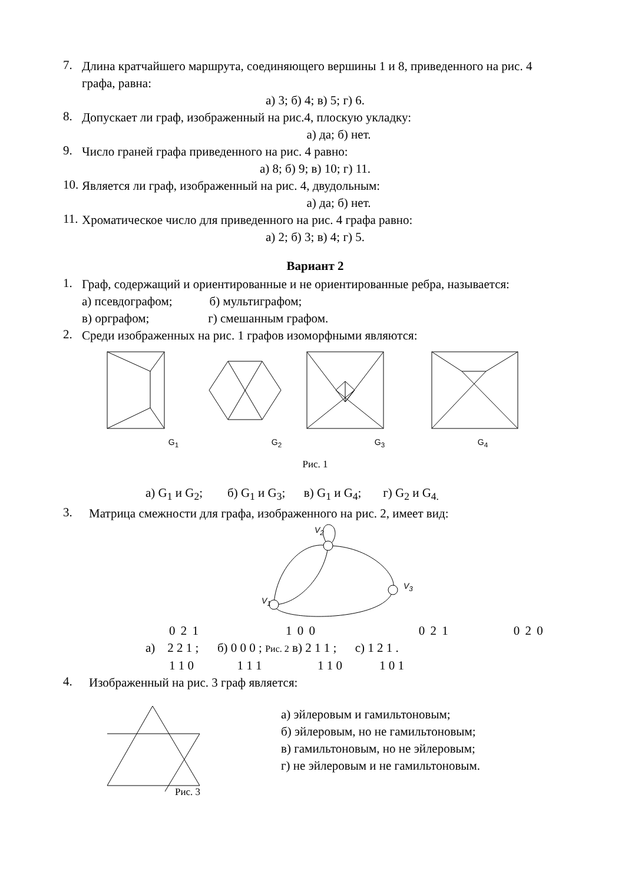7.
Длина кратчайшего маршрута, соединяющего вершины 1 и 8, приведенного на рис. 4 графа, равна:
а) 3; б) 4; в) 5; г) 6.
8.
Допускает ли граф, изображенный на рис.4, плоскую укладку:
а) да; б) нет.
9.
Число граней графа приведенного на рис. 4 равно:
а) 8; б) 9; в) 10; г) 11.
10.
Является ли граф, изображенный на рис. 4, двудольным:
а) да; б) нет.
11.
Хроматическое число для приведенного на рис. 4 графа равно:
а) 2; б) 3; в) 4; г) 5.
Вариант 2
1.
Граф, содержащий и ориентированные и не ориентированные ребра, называется:
а) псевдографом; б) мультиграфом;
в) орграфом; г) смешанным графом.
2.
Среди изображенных на рис. 1 графов изоморфными являются:
G<sub>1</sub> G<sub>2</sub> G<sub>3</sub> G<sub>4</sub>
Рис. 1
а) G<sub>1</sub> и G<sub>2</sub>; б) G<sub>1</sub> и G<sub>3</sub>; в) G<sub>1</sub> и G<sub>4</sub>; г) G<sub>2</sub> и G<sub>4.</sub>
3.
Матрица смежности для графа, изображенного на рис. 2, имеет вид:
V<sub>2</sub>
V<sub>3</sub>
V<sub>1</sub>
0 2 1 1 0 0 0 2 1 0 2 0
а) 2 2 1 ; б) 0 0 0 ; Рис. 2 в) 2 1 1 ; с) 1 2 1 .
1 1 0 1 1 1 1 1 0 1 0 1
4.
Изображенный на рис. 3 граф является:
Рис. 3
а) эйлеровым и гамильтоновым;
б) эйлеровым, но не гамильтоновым;
в) гамильтоновым, но не эйлеровым;
г) не эйлеровым и не гамильтоновым.